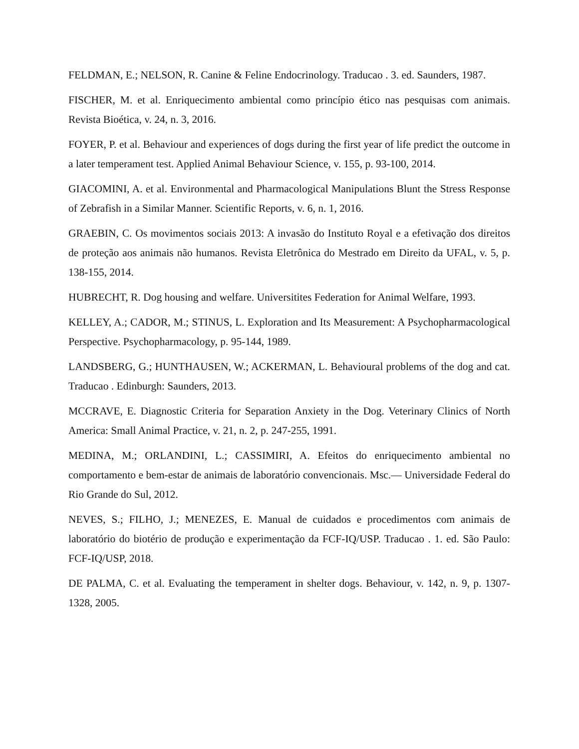FELDMAN, E.; NELSON, R. Canine & Feline Endocrinology. Traducao . 3. ed. Saunders, 1987.
FISCHER, M. et al. Enriquecimento ambiental como princípio ético nas pesquisas com animais. Revista Bioética, v. 24, n. 3, 2016.
FOYER, P. et al. Behaviour and experiences of dogs during the first year of life predict the outcome in a later temperament test. Applied Animal Behaviour Science, v. 155, p. 93-100, 2014.
GIACOMINI, A. et al. Environmental and Pharmacological Manipulations Blunt the Stress Response of Zebrafish in a Similar Manner. Scientific Reports, v. 6, n. 1, 2016.
GRAEBIN, C. Os movimentos sociais 2013: A invasão do Instituto Royal e a efetivação dos direitos de proteção aos animais não humanos. Revista Eletrônica do Mestrado em Direito da UFAL, v. 5, p. 138-155, 2014.
HUBRECHT, R. Dog housing and welfare. Universitites Federation for Animal Welfare, 1993.
KELLEY, A.; CADOR, M.; STINUS, L. Exploration and Its Measurement: A Psychopharmacological Perspective. Psychopharmacology, p. 95-144, 1989.
LANDSBERG, G.; HUNTHAUSEN, W.; ACKERMAN, L. Behavioural problems of the dog and cat. Traducao . Edinburgh: Saunders, 2013.
MCCRAVE, E. Diagnostic Criteria for Separation Anxiety in the Dog. Veterinary Clinics of North America: Small Animal Practice, v. 21, n. 2, p. 247-255, 1991.
MEDINA, M.; ORLANDINI, L.; CASSIMIRI, A. Efeitos do enriquecimento ambiental no comportamento e bem-estar de animais de laboratório convencionais. Msc.— Universidade Federal do Rio Grande do Sul, 2012.
NEVES, S.; FILHO, J.; MENEZES, E. Manual de cuidados e procedimentos com animais de laboratório do biotério de produção e experimentação da FCF-IQ/USP. Traducao . 1. ed. São Paulo: FCF-IQ/USP, 2018.
DE PALMA, C. et al. Evaluating the temperament in shelter dogs. Behaviour, v. 142, n. 9, p. 1307-1328, 2005.